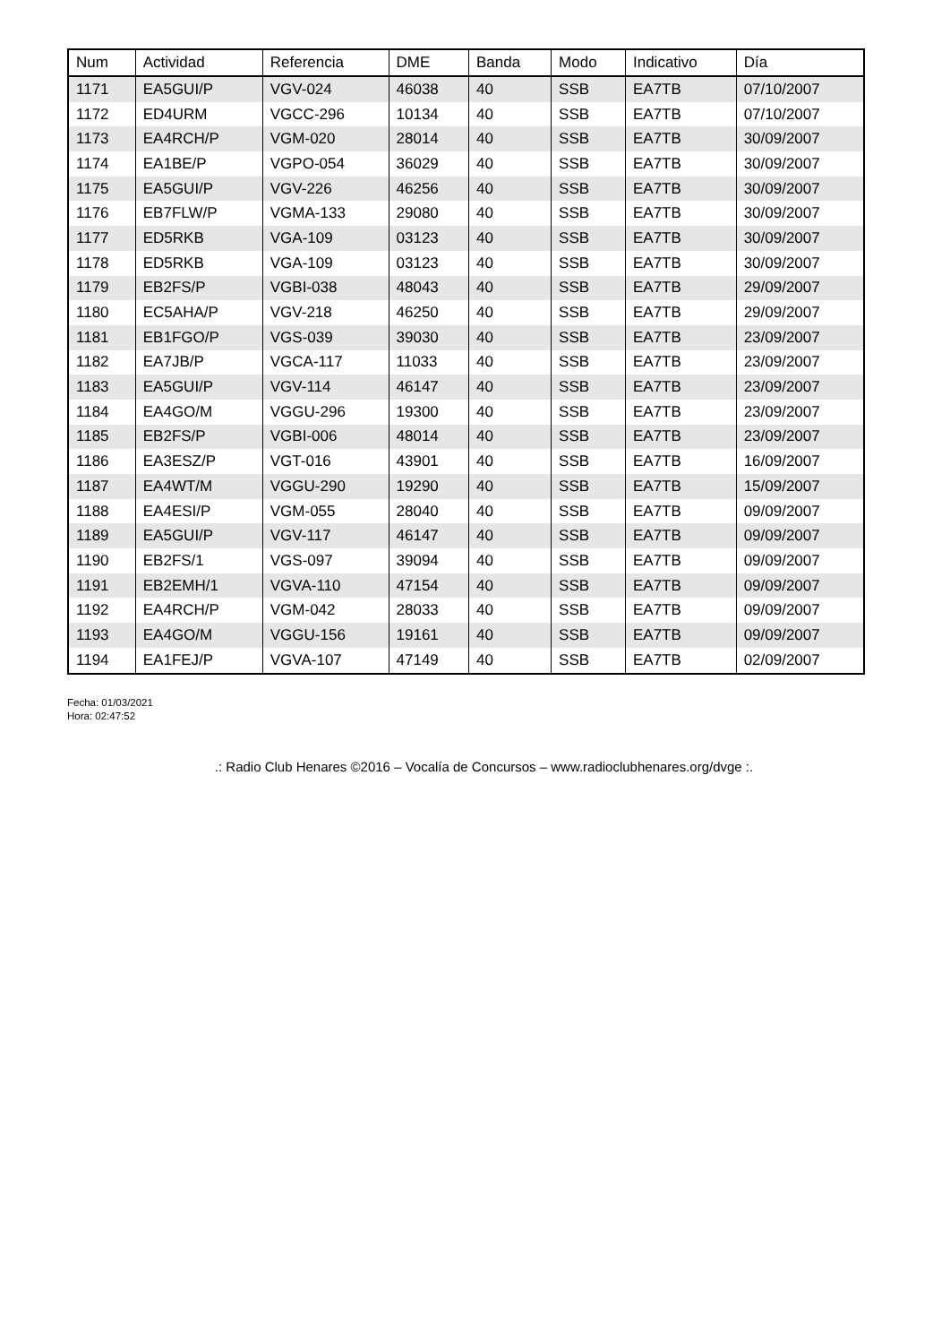| Num | Actividad | Referencia | DME | Banda | Modo | Indicativo | Día |
| --- | --- | --- | --- | --- | --- | --- | --- |
| 1171 | EA5GUI/P | VGV-024 | 46038 | 40 | SSB | EA7TB | 07/10/2007 |
| 1172 | ED4URM | VGCC-296 | 10134 | 40 | SSB | EA7TB | 07/10/2007 |
| 1173 | EA4RCH/P | VGM-020 | 28014 | 40 | SSB | EA7TB | 30/09/2007 |
| 1174 | EA1BE/P | VGPO-054 | 36029 | 40 | SSB | EA7TB | 30/09/2007 |
| 1175 | EA5GUI/P | VGV-226 | 46256 | 40 | SSB | EA7TB | 30/09/2007 |
| 1176 | EB7FLW/P | VGMA-133 | 29080 | 40 | SSB | EA7TB | 30/09/2007 |
| 1177 | ED5RKB | VGA-109 | 03123 | 40 | SSB | EA7TB | 30/09/2007 |
| 1178 | ED5RKB | VGA-109 | 03123 | 40 | SSB | EA7TB | 30/09/2007 |
| 1179 | EB2FS/P | VGBI-038 | 48043 | 40 | SSB | EA7TB | 29/09/2007 |
| 1180 | EC5AHA/P | VGV-218 | 46250 | 40 | SSB | EA7TB | 29/09/2007 |
| 1181 | EB1FGO/P | VGS-039 | 39030 | 40 | SSB | EA7TB | 23/09/2007 |
| 1182 | EA7JB/P | VGCA-117 | 11033 | 40 | SSB | EA7TB | 23/09/2007 |
| 1183 | EA5GUI/P | VGV-114 | 46147 | 40 | SSB | EA7TB | 23/09/2007 |
| 1184 | EA4GO/M | VGGU-296 | 19300 | 40 | SSB | EA7TB | 23/09/2007 |
| 1185 | EB2FS/P | VGBI-006 | 48014 | 40 | SSB | EA7TB | 23/09/2007 |
| 1186 | EA3ESZ/P | VGT-016 | 43901 | 40 | SSB | EA7TB | 16/09/2007 |
| 1187 | EA4WT/M | VGGU-290 | 19290 | 40 | SSB | EA7TB | 15/09/2007 |
| 1188 | EA4ESI/P | VGM-055 | 28040 | 40 | SSB | EA7TB | 09/09/2007 |
| 1189 | EA5GUI/P | VGV-117 | 46147 | 40 | SSB | EA7TB | 09/09/2007 |
| 1190 | EB2FS/1 | VGS-097 | 39094 | 40 | SSB | EA7TB | 09/09/2007 |
| 1191 | EB2EMH/1 | VGVA-110 | 47154 | 40 | SSB | EA7TB | 09/09/2007 |
| 1192 | EA4RCH/P | VGM-042 | 28033 | 40 | SSB | EA7TB | 09/09/2007 |
| 1193 | EA4GO/M | VGGU-156 | 19161 | 40 | SSB | EA7TB | 09/09/2007 |
| 1194 | EA1FEJ/P | VGVA-107 | 47149 | 40 | SSB | EA7TB | 02/09/2007 |
Fecha: 01/03/2021
Hora: 02:47:52
.: Radio Club Henares ©2016 – Vocalía de Concursos – www.radioclubhenares.org/dvge :.